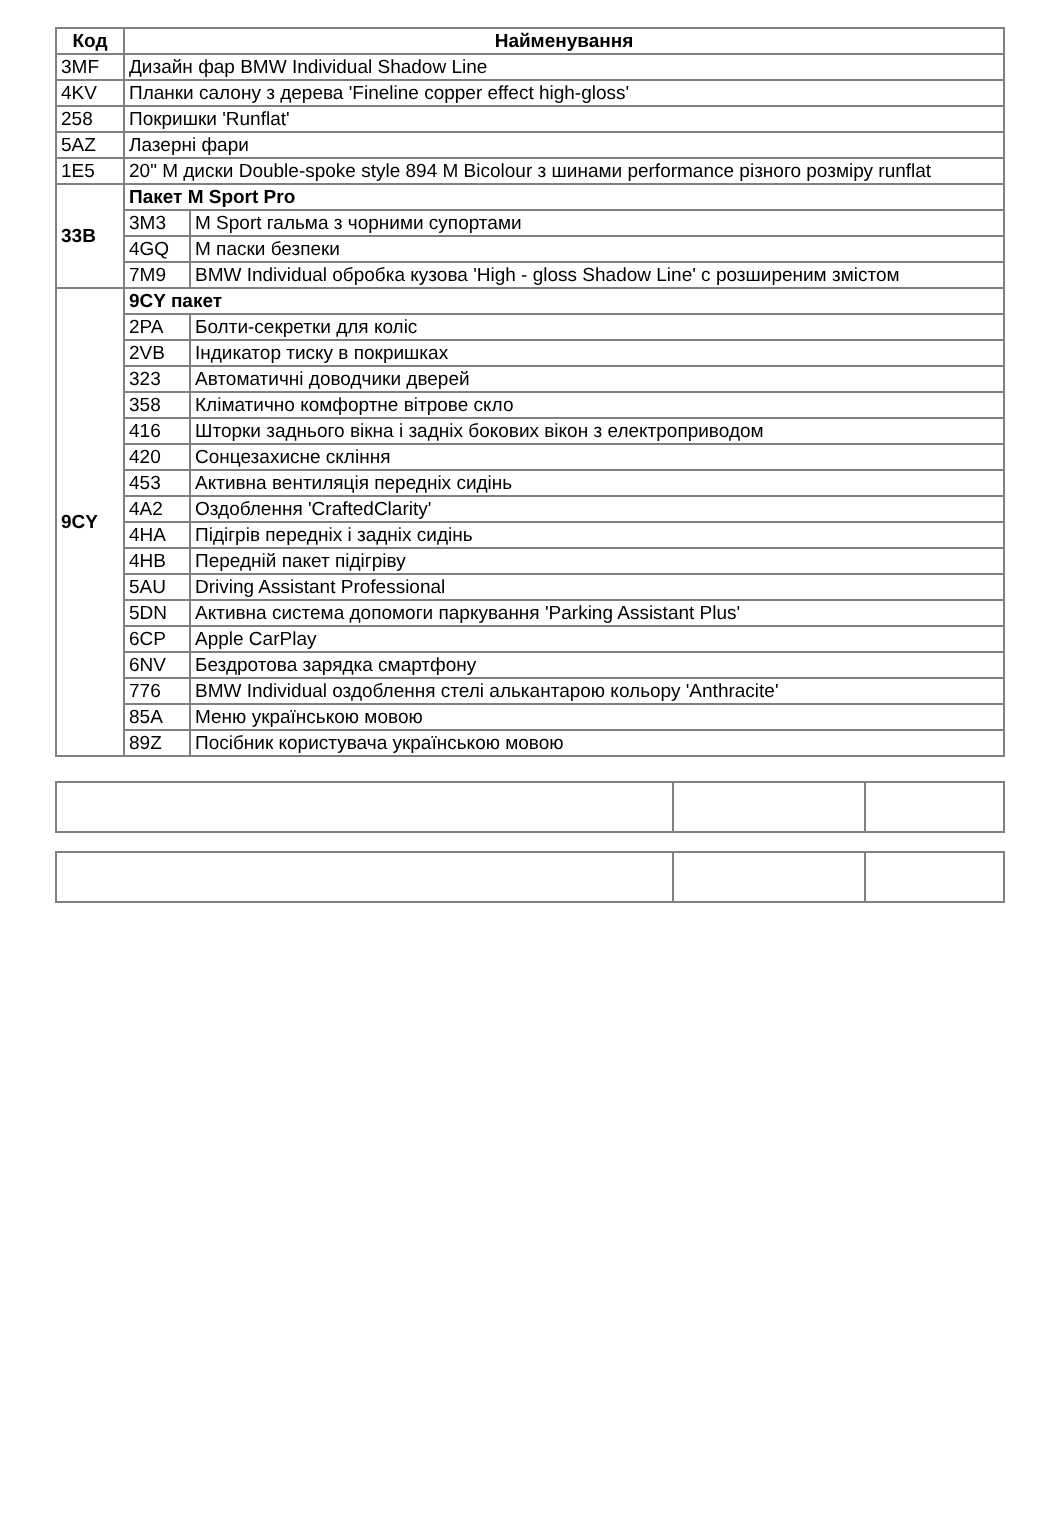| Код | Найменування | |
| --- | --- | --- |
| 3MF | Дизайн фар BMW Individual Shadow Line | |
| 4KV | Планки салону з дерева 'Fineline copper effect high-gloss' | |
| 258 | Покришки 'Runflat' | |
| 5AZ | Лазерні фари | |
| 1E5 | 20" M диски Double-spoke style 894 M Bicolour з шинами performance різного розміру runflat | |
| 33B | Пакет M Sport Pro | |
| | 3M3 | M Sport гальма з чорними супортами |
| | 4GQ | M паски безпеки |
| | 7M9 | BMW Individual обробка кузова 'High - gloss Shadow Line' с розширеним змістом |
| 9CY | 9CY пакет | |
| | 2PA | Болти-секретки для коліс |
| | 2VB | Індикатор тиску в покришках |
| | 323 | Автоматичні доводчики дверей |
| | 358 | Кліматично комфортне вітрове скло |
| | 416 | Шторки заднього вікна і задніх бокових вікон з електроприводом |
| | 420 | Сонцезахисне скління |
| | 453 | Активна вентиляція передніх сидінь |
| | 4A2 | Оздоблення 'CraftedClarity' |
| | 4HA | Підігрів передніх і задніх сидінь |
| | 4HB | Передній пакет підігріву |
| | 5AU | Driving Assistant Professional |
| | 5DN | Активна система допомоги паркування 'Parking Assistant Plus' |
| | 6CP | Apple CarPlay |
| | 6NV | Бездротова зарядка смартфону |
| | 776 | BMW Individual оздоблення стелі алькантарою кольору 'Anthracite' |
| | 85A | Меню українською мовою |
| | 89Z | Посібник користувача українською мовою |